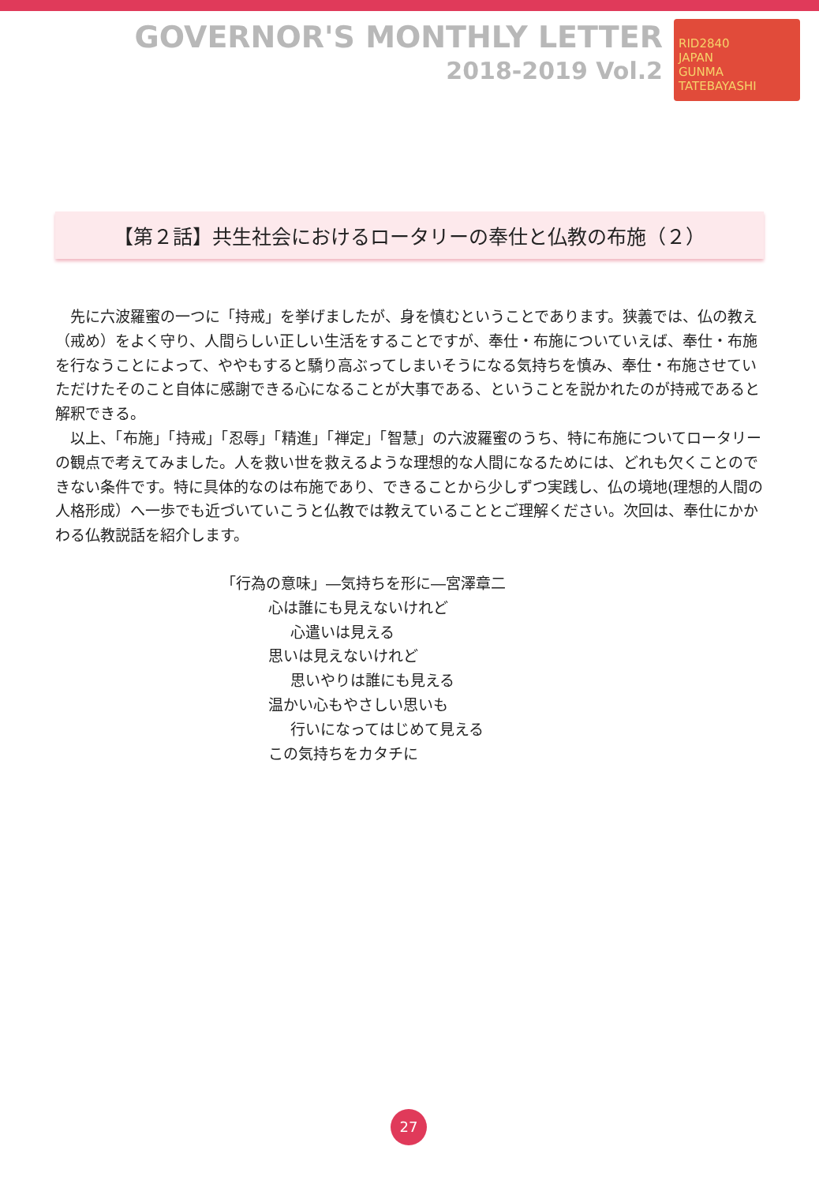GOVERNOR'S MONTHLY LETTER
2018-2019 Vol.2
RID2840
JAPAN
GUNMA TATEBAYASHI
【第２話】共生社会におけるロータリーの奉仕と仏教の布施（２）
先に六波羅蜜の一つに「持戒」を挙げましたが、身を慎むということであります。狭義では、仏の教え（戒め）をよく守り、人間らしい正しい生活をすることですが、奉仕・布施についていえば、奉仕・布施を行なうことによって、ややもすると驕り高ぶってしまいそうになる気持ちを慎み、奉仕・布施させていただけたそのこと自体に感謝できる心になることが大事である、ということを説かれたのが持戒であると解釈できる。
以上、「布施」「持戒」「忍辱」「精進」「禅定」「智慧」の六波羅蜜のうち、特に布施についてロータリーの観点で考えてみました。人を救い世を救えるような理想的な人間になるためには、どれも欠くことのできない条件です。特に具体的なのは布施であり、できることから少しずつ実践し、仏の境地(理想的人間の人格形成）へ一歩でも近づいていこうと仏教では教えていることとご理解ください。次回は、奉仕にかかわる仏教説話を紹介します。
「行為の意味」―気持ちを形に―宮澤章二
心は誰にも見えないけれど
心遣いは見える
思いは見えないけれど
思いやりは誰にも見える
温かい心もやさしい思いも
行いになってはじめて見える
この気持ちをカタチに
27